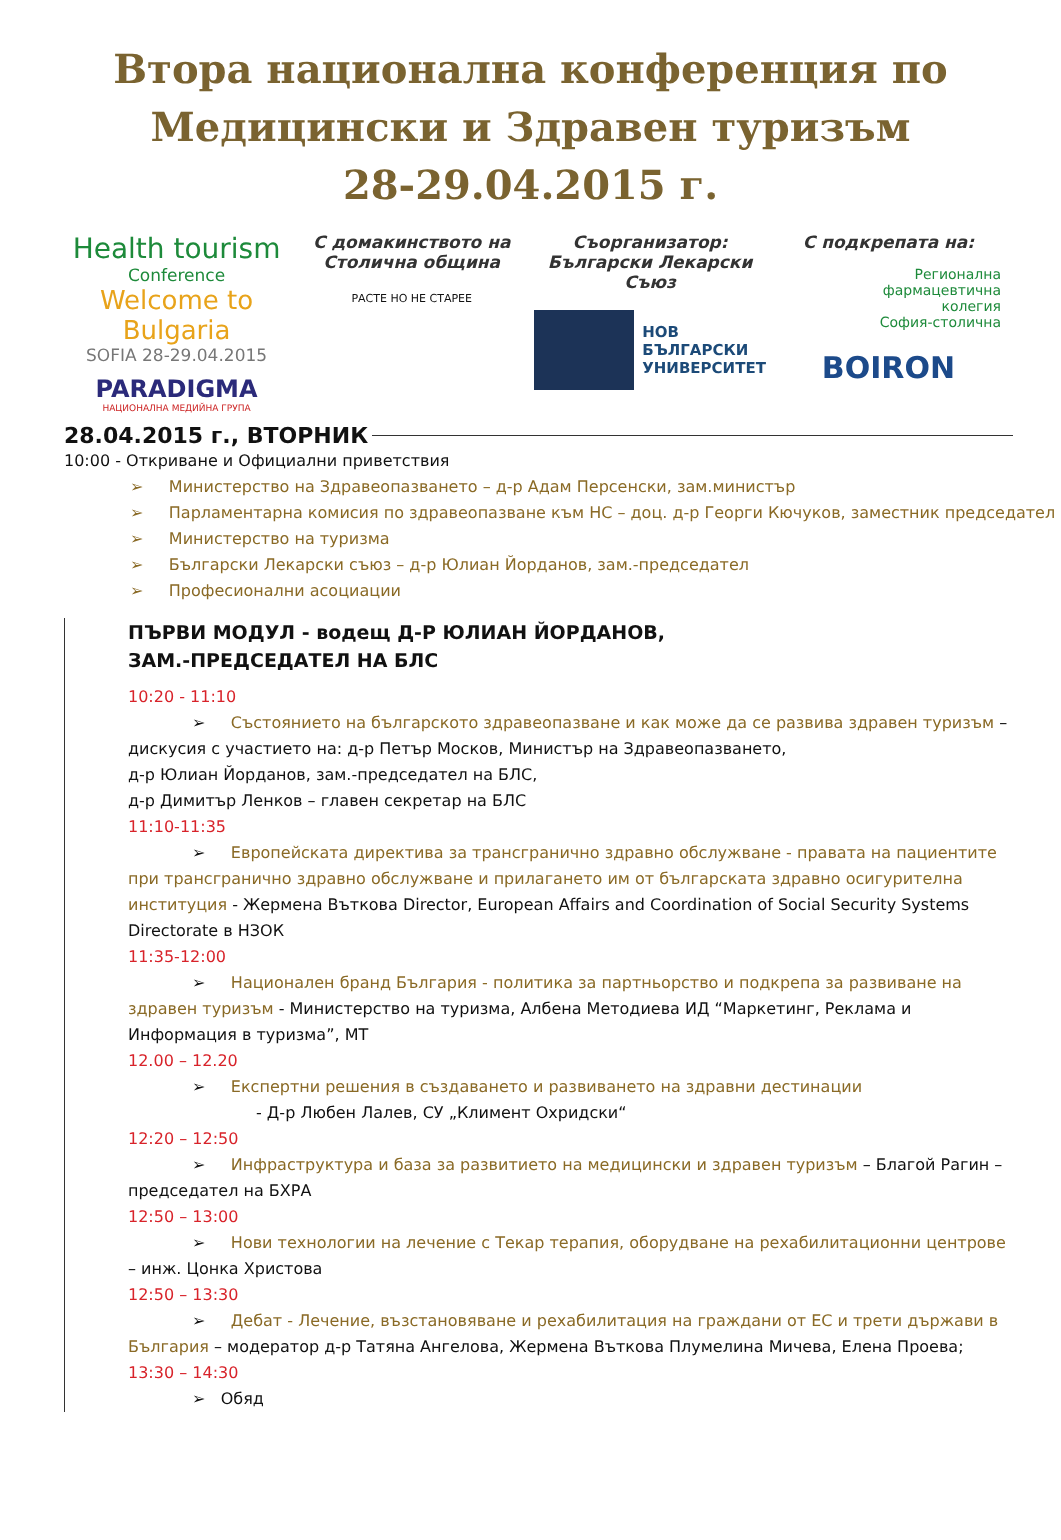Втора национална конференция по
Медицински и Здравен туризъм
28-29.04.2015 г.
Health tourism
Conference
Welcome to Bulgaria
SOFIA 28-29.04.2015
PARADIGMA
НАЦИОНАЛНА МЕДИЙНА ГРУПА
С домакинството на
Столична община
РАСТЕ НО НЕ СТАРЕЕ
Съорганизатор:
Български Лекарски Съюз
НОВ
БЪЛГАРСКИ
УНИВЕРСИТЕТ
С подкрепата на:
Регионална
фармацевтична
колегия
София-столична
BOIRON
28.04.2015 г., ВТОРНИК
10:00 - Откриване и Официални приветствия
➢ Министерство на Здравеопазването – д-р Адам Персенски, зам.министър
➢ Парламентарна комисия по здравеопазване към НС – доц. д-р Георги Кючуков, заместник председател
➢ Министерство на туризма
➢ Български Лекарски съюз – д-р Юлиан Йорданов, зам.-председател
➢ Професионални асоциации
ПЪРВИ МОДУЛ - водещ Д-Р ЮЛИАН ЙОРДАНОВ,
ЗАМ.-ПРЕДСЕДАТЕЛ НА БЛС
10:20 - 11:10
➢ Състоянието на българското здравеопазване и как може да се развива здравен туризъм – дискусия с участието на: д-р Петър Москов, Министър на Здравеопазването,
д-р Юлиан Йорданов, зам.-председател на БЛС,
д-р Димитър Ленков – главен секретар на БЛС
11:10-11:35
➢ Европейската директива за трансгранично здравно обслужване - правата на пациентите при трансгранично здравно обслужване и прилагането им от българската здравно осигурителна институция - Жермена Въткова Director, European Affairs and Coordination of Social Security Systems Directorate в НЗОК
11:35-12:00
➢ Национален бранд България - политика за партньорство и подкрепа за развиване на здравен туризъм - Министерство на туризма, Албена Методиева ИД “Маркетинг, Реклама и Информация в туризма”, МТ
12.00 – 12.20
➢ Експертни решения в създаването и развиването на здравни дестинации
- Д-р Любен Лалев, СУ „Климент Охридски“
12:20 – 12:50
➢ Инфраструктура и база за развитието на медицински и здравен туризъм – Благой Рагин – председател на БХРА
12:50 – 13:00
➢ Нови технологии на лечение с Текар терапия, оборудване на рехабилитационни центрове – инж. Цонка Христова
12:50 – 13:30
➢ Дебат - Лечение, възстановяване и рехабилитация на граждани от ЕС и трети държави в България – модератор д-р Татяна Ангелова, Жермена Въткова Плумелина Мичева, Елена Проева;
13:30 – 14:30
➢ Обяд